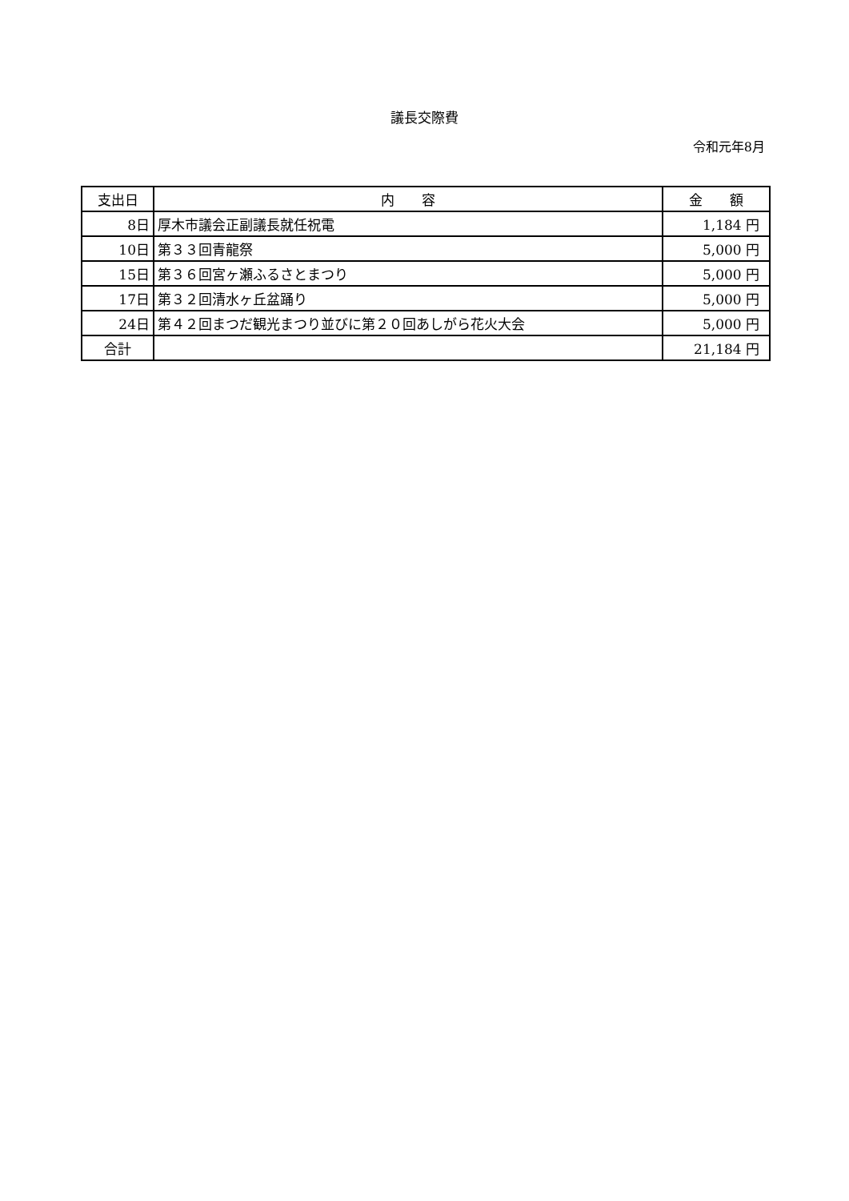議長交際費
令和元年8月
| 支出日 | 内 容 | 金 額 |
| --- | --- | --- |
| 8日 | 厚木市議会正副議長就任祝電 | 1,184 円 |
| 10日 | 第３３回青龍祭 | 5,000 円 |
| 15日 | 第３６回宮ヶ瀬ふるさとまつり | 5,000 円 |
| 17日 | 第３２回清水ヶ丘盆踊り | 5,000 円 |
| 24日 | 第４２回まつだ観光まつり並びに第２０回あしがら花火大会 | 5,000 円 |
| 合計 | | 21,184 円 |